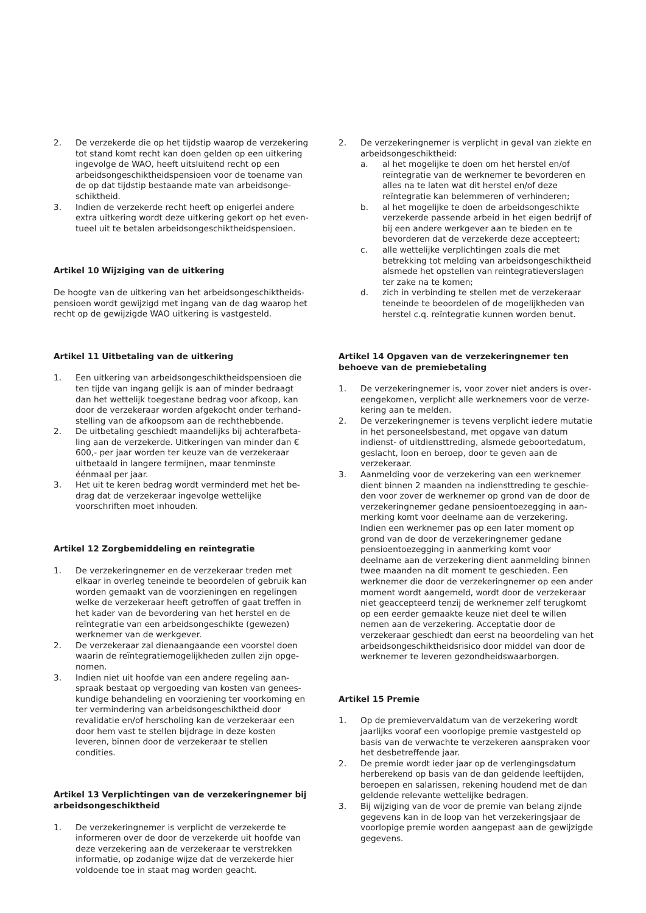2. De verzekerde die op het tijdstip waarop de verzekering tot stand komt recht kan doen gelden op een uitkering ingevolge de WAO, heeft uitsluitend recht op een arbeidsongeschiktheidspensioen voor de toename van de op dat tijdstip bestaande mate van arbeidsonge­schiktheid.
3. Indien de verzekerde recht heeft op enigerlei andere extra uitkering wordt deze uitkering gekort op het even­tueel uit te betalen arbeidsongeschiktheidspensioen.
Artikel 10 Wijziging van de uitkering
De hoogte van de uitkering van het arbeidsongeschiktheids­pensioen wordt gewijzigd met ingang van de dag waarop het recht op de gewijzigde WAO uitkering is vastgesteld.
Artikel 11 Uitbetaling van de uitkering
1. Een uitkering van arbeidsongeschiktheidspensioen die ten tijde van ingang gelijk is aan of minder bedraagt dan het wettelijk toegestane bedrag voor afkoop, kan door de verzekeraar worden afgekocht onder terhand­stelling van de afkoopsom aan de rechthebbende.
2. De uitbetaling geschiedt maandelijks bij achterafbeta­ling aan de verzekerde. Uitkeringen van minder dan € 600,- per jaar worden ter keuze van de verzekeraar uitbetaald in langere termijnen, maar tenminste éénmaal per jaar.
3. Het uit te keren bedrag wordt verminderd met het be­drag dat de verzekeraar ingevolge wettelijke voorschriften moet inhouden.
Artikel 12 Zorgbemiddeling en reïntegratie
1. De verzekeringnemer en de verzekeraar treden met elkaar in overleg teneinde te beoordelen of gebruik kan worden gemaakt van de voorzieningen en regelingen welke de verzekeraar heeft getroffen of gaat treffen in het kader van de bevordering van het herstel en de reïntegratie van een arbeidsongeschikte (gewezen) werknemer van de werkgever.
2. De verzekeraar zal dienaangaande een voorstel doen waarin de reïntegratiemogelijkheden zullen zijn opge­nomen.
3. Indien niet uit hoofde van een andere regeling aan­spraak bestaat op vergoeding van kosten van genees­kundige behandeling en voorziening ter voorkoming en ter vermindering van arbeidsongeschiktheid door revali­datie en/of herscholing kan de verzekeraar een door hem vast te stellen bijdrage in deze kosten leveren, binnen door de verzekeraar te stellen condities.
Artikel 13 Verplichtingen van de verzekeringnemer bij arbeidsongeschiktheid
1. De verzekeringnemer is verplicht de verzekerde te infor­meren over de door de verzekerde uit hoofde van deze verzekering aan de verzekeraar te verstrekken informa­tie, op zodanige wijze dat de verzekerde hier voldoende toe in staat mag worden geacht.
2. De verzekeringnemer is verplicht in geval van ziekte en arbeidsongeschiktheid:
a. al het mogelijke te doen om het herstel en/of reïntegratie van de werknemer te bevorderen en alles na te laten wat dit herstel en/of deze reïntegratie kan belemmeren of verhinderen;
b. al het mogelijke te doen de arbeidsongeschikte verzekerde passende arbeid in het eigen bedrijf of bij een andere werkgever aan te bieden en te bevorderen dat de verzekerde deze accepteert;
c. alle wettelijke verplichtingen zoals die met betrekking tot melding van arbeidsongeschiktheid alsmede het opstellen van reïntegratieverslagen ter zake na te komen;
d. zich in verbinding te stellen met de verzekeraar teneinde te beoordelen of de mogelijkheden van herstel c.q. reïntegratie kunnen worden benut.
Artikel 14 Opgaven van de verzekeringnemer ten behoeve van de premiebetaling
1. De verzekeringnemer is, voor zover niet anders is over­eengekomen, verplicht alle werknemers voor de verze­kering aan te melden.
2. De verzekeringnemer is tevens verplicht iedere mutatie in het personeelsbestand, met opgave van datum indienst- of uitdiensttreding, alsmede geboortedatum, geslacht, loon en beroep, door te geven aan de verzekeraar.
3. Aanmelding voor de verzekering van een werknemer dient binnen 2 maanden na indiensttreding te geschie­den voor zover de werknemer op grond van de door de verzekeringnemer gedane pensioentoezegging in aan­merking komt voor deelname aan de verzekering. Indien een werknemer pas op een later moment op grond van de door de verzekeringnemer gedane pensioentoezeg­ging in aanmerking komt voor deelname aan de verze­kering dient aanmelding binnen twee maanden na dit moment te geschieden. Een werknemer die door de verzekeringnemer op een ander moment wordt aange­meld, wordt door de verzekeraar niet geaccepteerd tenzij de werknemer zelf terugkomt op een eerder ge­maakte keuze niet deel te willen nemen aan de verze­kering. Acceptatie door de verzekeraar geschiedt dan eerst na beoordeling van het arbeidsongeschiktheids­risico door middel van door de werknemer te leveren gezondheidswaarborgen.
Artikel 15 Premie
1. Op de premievervaldatum van de verzekering wordt jaarlijks vooraf een voorlopige premie vastgesteld op basis van de verwachte te verzekeren aanspraken voor het desbetreffende jaar.
2. De premie wordt ieder jaar op de verlengingsdatum herberekend op basis van de dan geldende leeftijden, beroepen en salarissen, rekening houdend met de dan geldende relevante wettelijke bedragen.
3. Bij wijziging van de voor de premie van belang zijnde gegevens kan in de loop van het verzekeringsjaar de voorlopige premie worden aangepast aan de gewijzigde gegevens.